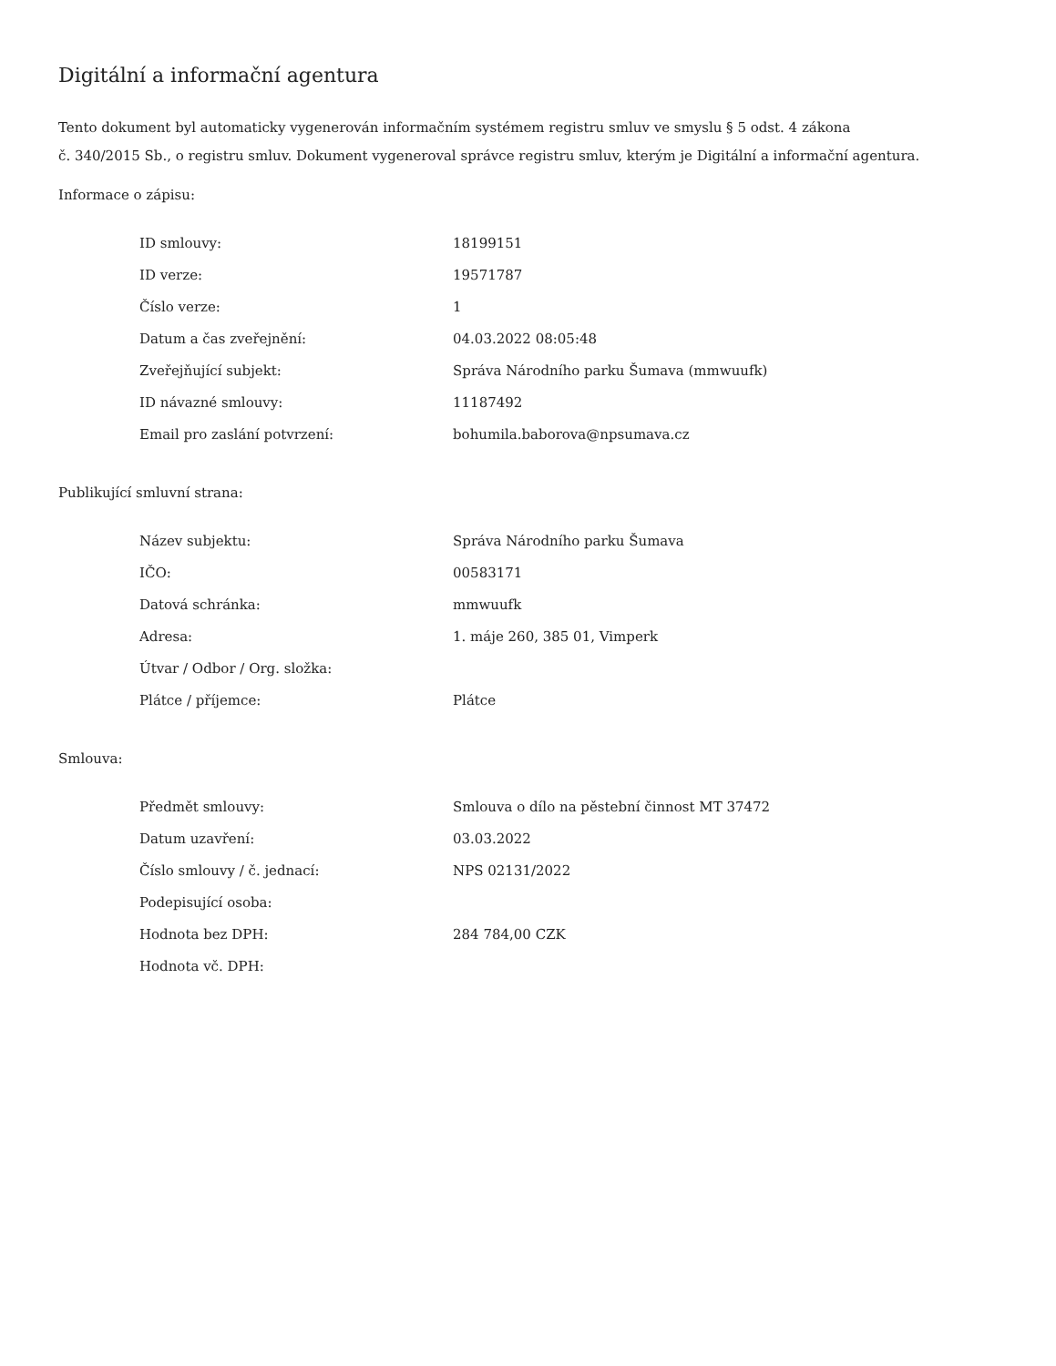Digitální a informační agentura
Tento dokument byl automaticky vygenerován informačním systémem registru smluv ve smyslu § 5 odst. 4 zákona
č. 340/2015 Sb., o registru smluv. Dokument vygeneroval správce registru smluv, kterým je Digitální a informační agentura.
Informace o zápisu:
| ID smlouvy: | 18199151 |
| ID verze: | 19571787 |
| Číslo verze: | 1 |
| Datum a čas zveřejnění: | 04.03.2022 08:05:48 |
| Zveřejňující subjekt: | Správa Národního parku Šumava (mmwuufk) |
| ID návazné smlouvy: | 11187492 |
| Email pro zaslání potvrzení: | bohumila.baborova@npsumava.cz |
Publikující smluvní strana:
| Název subjektu: | Správa Národního parku Šumava |
| IČO: | 00583171 |
| Datová schránka: | mmwuufk |
| Adresa: | 1. máje 260, 385 01, Vimperk |
| Útvar / Odbor / Org. složka: | |
| Plátce / příjemce: | Plátce |
Smlouva:
| Předmět smlouvy: | Smlouva o dílo na pěstební činnost MT 37472 |
| Datum uzavření: | 03.03.2022 |
| Číslo smlouvy / č. jednací: | NPS 02131/2022 |
| Podepisující osoba: | |
| Hodnota bez DPH: | 284 784,00 CZK |
| Hodnota vč. DPH: | |